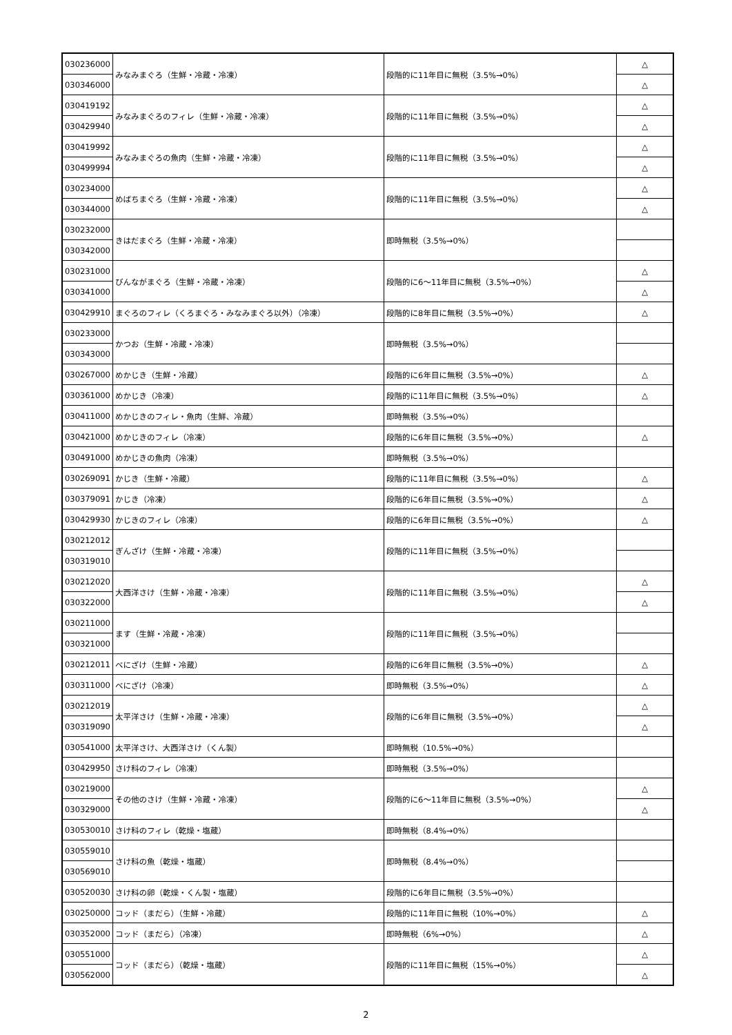| 030236000 | みなみまぐろ（生鮮・冷蔵・冷凍） | 段階的に11年目に無税（3.5%→0%） | △ |
| 030346000 | | | △ |
| 030419192 | みなみまぐろのフィレ（生鮮・冷蔵・冷凍） | 段階的に11年目に無税（3.5%→0%） | △ |
| 030429940 | | | △ |
| 030419992 | みなみまぐろの魚肉（生鮮・冷蔵・冷凍） | 段階的に11年目に無税（3.5%→0%） | △ |
| 030499994 | | | △ |
| 030234000 | めばちまぐろ（生鮮・冷蔵・冷凍） | 段階的に11年目に無税（3.5%→0%） | △ |
| 030344000 | | | △ |
| 030232000 | きはだまぐろ（生鮮・冷蔵・冷凍） | 即時無税（3.5%→0%） | |
| 030342000 | | | |
| 030231000 | びんながまぐろ（生鮮・冷蔵・冷凍） | 段階的に6～11年目に無税（3.5%→0%） | △ |
| 030341000 | | | △ |
| 030429910 | まぐろのフィレ（くろまぐろ・みなみまぐろ以外）（冷凍） | 段階的に8年目に無税（3.5%→0%） | △ |
| 030233000 | かつお（生鮮・冷蔵・冷凍） | 即時無税（3.5%→0%） | |
| 030343000 | | | |
| 030267000 | めかじき（生鮮・冷蔵） | 段階的に6年目に無税（3.5%→0%） | △ |
| 030361000 | めかじき（冷凍） | 段階的に11年目に無税（3.5%→0%） | △ |
| 030411000 | めかじきのフィレ・魚肉（生鮮、冷蔵） | 即時無税（3.5%→0%） | |
| 030421000 | めかじきのフィレ（冷凍） | 段階的に6年目に無税（3.5%→0%） | △ |
| 030491000 | めかじきの魚肉（冷凍） | 即時無税（3.5%→0%） | |
| 030269091 | かじき（生鮮・冷蔵） | 段階的に11年目に無税（3.5%→0%） | △ |
| 030379091 | かじき（冷凍） | 段階的に6年目に無税（3.5%→0%） | △ |
| 030429930 | かじきのフィレ（冷凍） | 段階的に6年目に無税（3.5%→0%） | △ |
| 030212012 | ぎんざけ（生鮮・冷蔵・冷凍） | 段階的に11年目に無税（3.5%→0%） | |
| 030319010 | | | |
| 030212020 | 大西洋さけ（生鮮・冷蔵・冷凍） | 段階的に11年目に無税（3.5%→0%） | △ |
| 030322000 | | | △ |
| 030211000 | ます（生鮮・冷蔵・冷凍） | 段階的に11年目に無税（3.5%→0%） | |
| 030321000 | | | |
| 030212011 | べにざけ（生鮮・冷蔵） | 段階的に6年目に無税（3.5%→0%） | △ |
| 030311000 | べにざけ（冷凍） | 即時無税（3.5%→0%） | △ |
| 030212019 | 太平洋さけ（生鮮・冷蔵・冷凍） | 段階的に6年目に無税（3.5%→0%） | △ |
| 030319090 | | | △ |
| 030541000 | 太平洋さけ、大西洋さけ（くん製） | 即時無税（10.5%→0%） | |
| 030429950 | さけ科のフィレ（冷凍） | 即時無税（3.5%→0%） | |
| 030219000 | その他のさけ（生鮮・冷蔵・冷凍） | 段階的に6～11年目に無税（3.5%→0%） | △ |
| 030329000 | | | △ |
| 030530010 | さけ科のフィレ（乾燥・塩蔵） | 即時無税（8.4%→0%） | |
| 030559010 | さけ科の魚（乾燥・塩蔵） | 即時無税（8.4%→0%） | |
| 030569010 | | | |
| 030520030 | さけ科の卵（乾燥・くん製・塩蔵） | 段階的に6年目に無税（3.5%→0%） | |
| 030250000 | コッド（まだら）（生鮮・冷蔵） | 段階的に11年目に無税（10%→0%） | △ |
| 030352000 | コッド（まだら）（冷凍） | 即時無税（6%→0%） | △ |
| 030551000 | コッド（まだら）（乾燥・塩蔵） | 段階的に11年目に無税（15%→0%） | △ |
| 030562000 | | | △ |
2